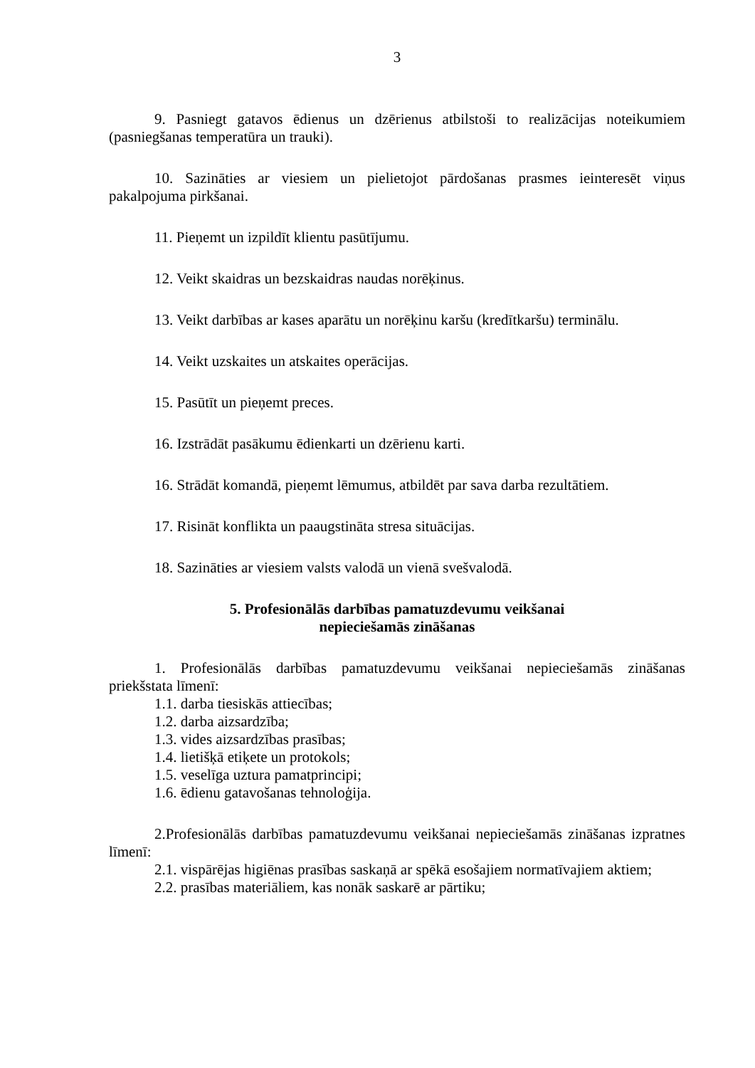3
9. Pasniegt gatavos ēdienus un dzērienus atbilstoši to realizācijas noteikumiem (pasniegšanas temperatūra un trauki).
10. Sazināties ar viesiem un pielietojot pārdošanas prasmes ieinteresēt viņus pakalpojuma pirkšanai.
11. Pieņemt un izpildīt klientu pasūtījumu.
12. Veikt skaidras un bezskaidras naudas norēķinus.
13. Veikt darbības ar kases aparātu un norēķinu karšu (kredītkaršu) terminālu.
14. Veikt uzskaites un atskaites operācijas.
15. Pasūtīt un pieņemt preces.
16. Izstrādāt pasākumu ēdienkarti un dzērienu karti.
16. Strādāt komandā, pieņemt lēmumus, atbildēt par sava darba rezultātiem.
17. Risināt konflikta un paaugstināta stresa situācijas.
18. Sazināties ar viesiem valsts valodā un vienā svešvalodā.
5. Profesionālās darbības pamatuzdevumu veikšanai
nepieciešamās zināšanas
1. Profesionālās darbības pamatuzdevumu veikšanai nepieciešamās zināšanas priekšstata līmenī:
1.1. darba tiesiskās attiecības;
1.2. darba aizsardzība;
1.3. vides aizsardzības prasības;
1.4. lietišķā etiķete un protokols;
1.5. veselīga uztura pamatprincipi;
1.6. ēdienu gatavošanas tehnoloģija.
2.Profesionālās darbības pamatuzdevumu veikšanai nepieciešamās zināšanas izpratnes līmenī:
2.1. vispārējas higiēnas prasības saskaņā ar spēkā esošajiem normatīvajiem aktiem;
2.2. prasības materiāliem, kas nonāk saskarē ar pārtiku;